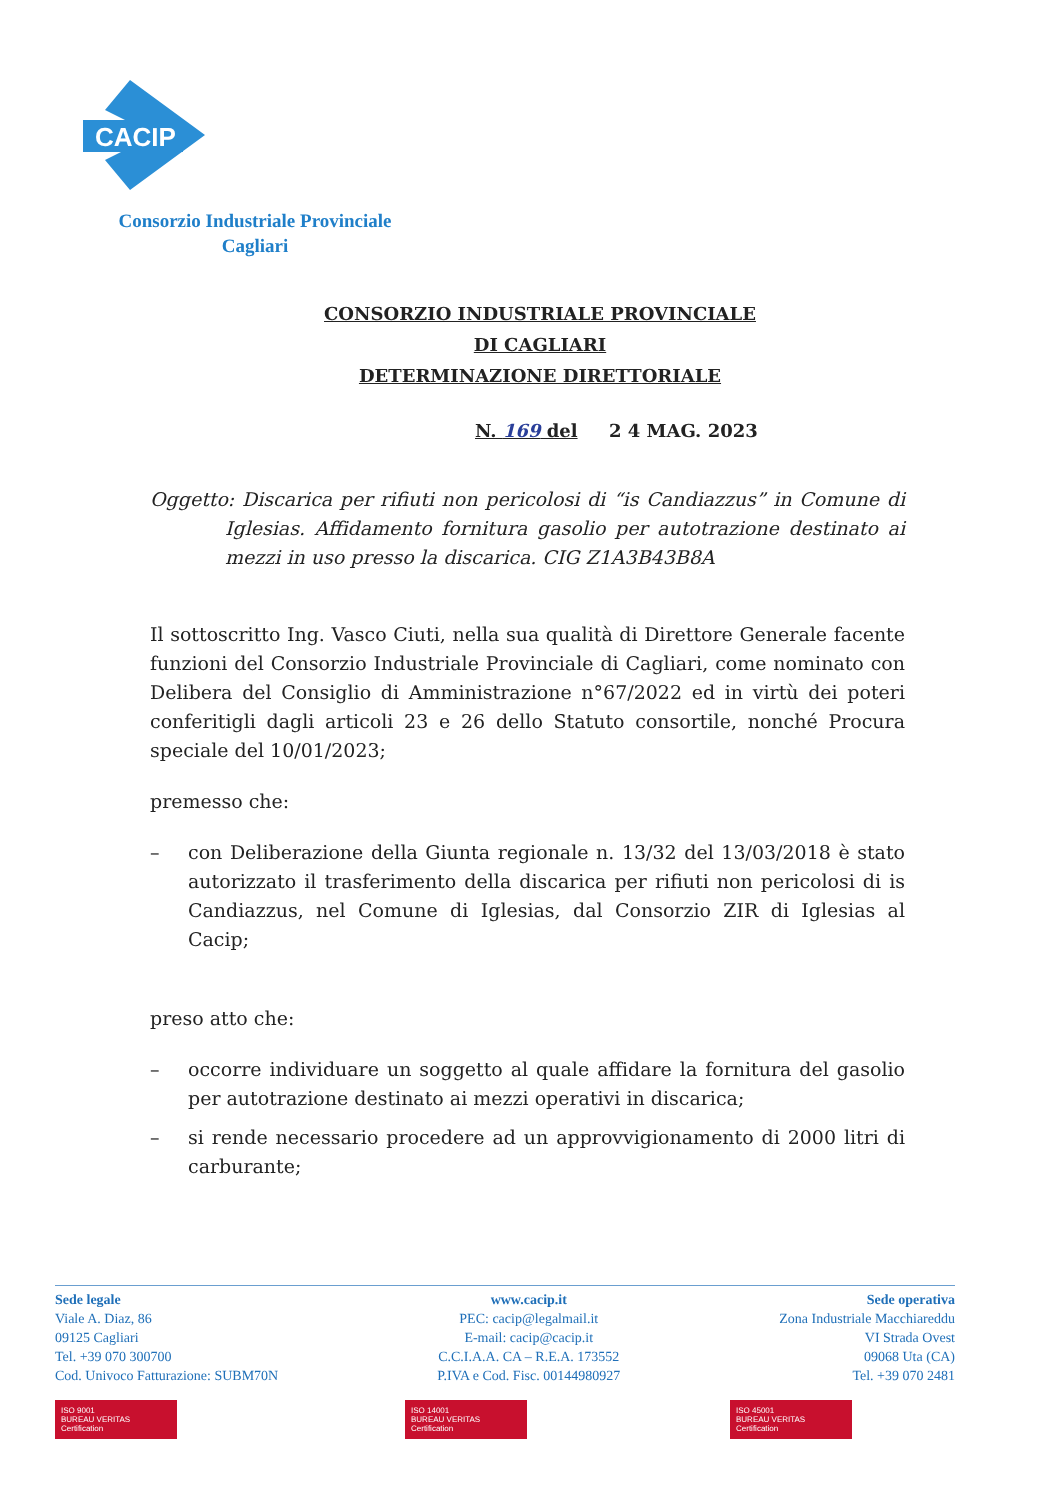CACIP
Consorzio Industriale Provinciale
Cagliari
CONSORZIO INDUSTRIALE PROVINCIALE
DI CAGLIARI
DETERMINAZIONE DIRETTORIALE
N. 169 del 2 4 MAG. 2023
Oggetto: Discarica per rifiuti non pericolosi di “is Candiazzus” in Comune di Iglesias. Affidamento fornitura gasolio per autotrazione destinato ai mezzi in uso presso la discarica. CIG Z1A3B43B8A
Il sottoscritto Ing. Vasco Ciuti, nella sua qualità di Direttore Generale facente funzioni del Consorzio Industriale Provinciale di Cagliari, come nominato con Delibera del Consiglio di Amministrazione n°67/2022 ed in virtù dei poteri conferitigli dagli articoli 23 e 26 dello Statuto consortile, nonché Procura speciale del 10/01/2023;
premesso che:
– con Deliberazione della Giunta regionale n. 13/32 del 13/03/2018 è stato autorizzato il trasferimento della discarica per rifiuti non pericolosi di is Candiazzus, nel Comune di Iglesias, dal Consorzio ZIR di Iglesias al Cacip;
preso atto che:
– occorre individuare un soggetto al quale affidare la fornitura del gasolio per autotrazione destinato ai mezzi operativi in discarica;
– si rende necessario procedere ad un approvvigionamento di 2000 litri di carburante;
Sede legale
Viale A. Diaz, 86
09125 Cagliari
Tel. +39 070 300700
Cod. Univoco Fatturazione: SUBM70N
www.cacip.it
PEC: cacip@legalmail.it
E-mail: cacip@cacip.it
C.C.I.A.A. CA – R.E.A. 173552
P.IVA e Cod. Fisc. 00144980927
Sede operativa
Zona Industriale Macchiareddu
VI Strada Ovest
09068 Uta (CA)
Tel. +39 070 2481
ISO 9001
BUREAU VERITAS Certification
ISO 14001
BUREAU VERITAS Certification
ISO 45001
BUREAU VERITAS Certification